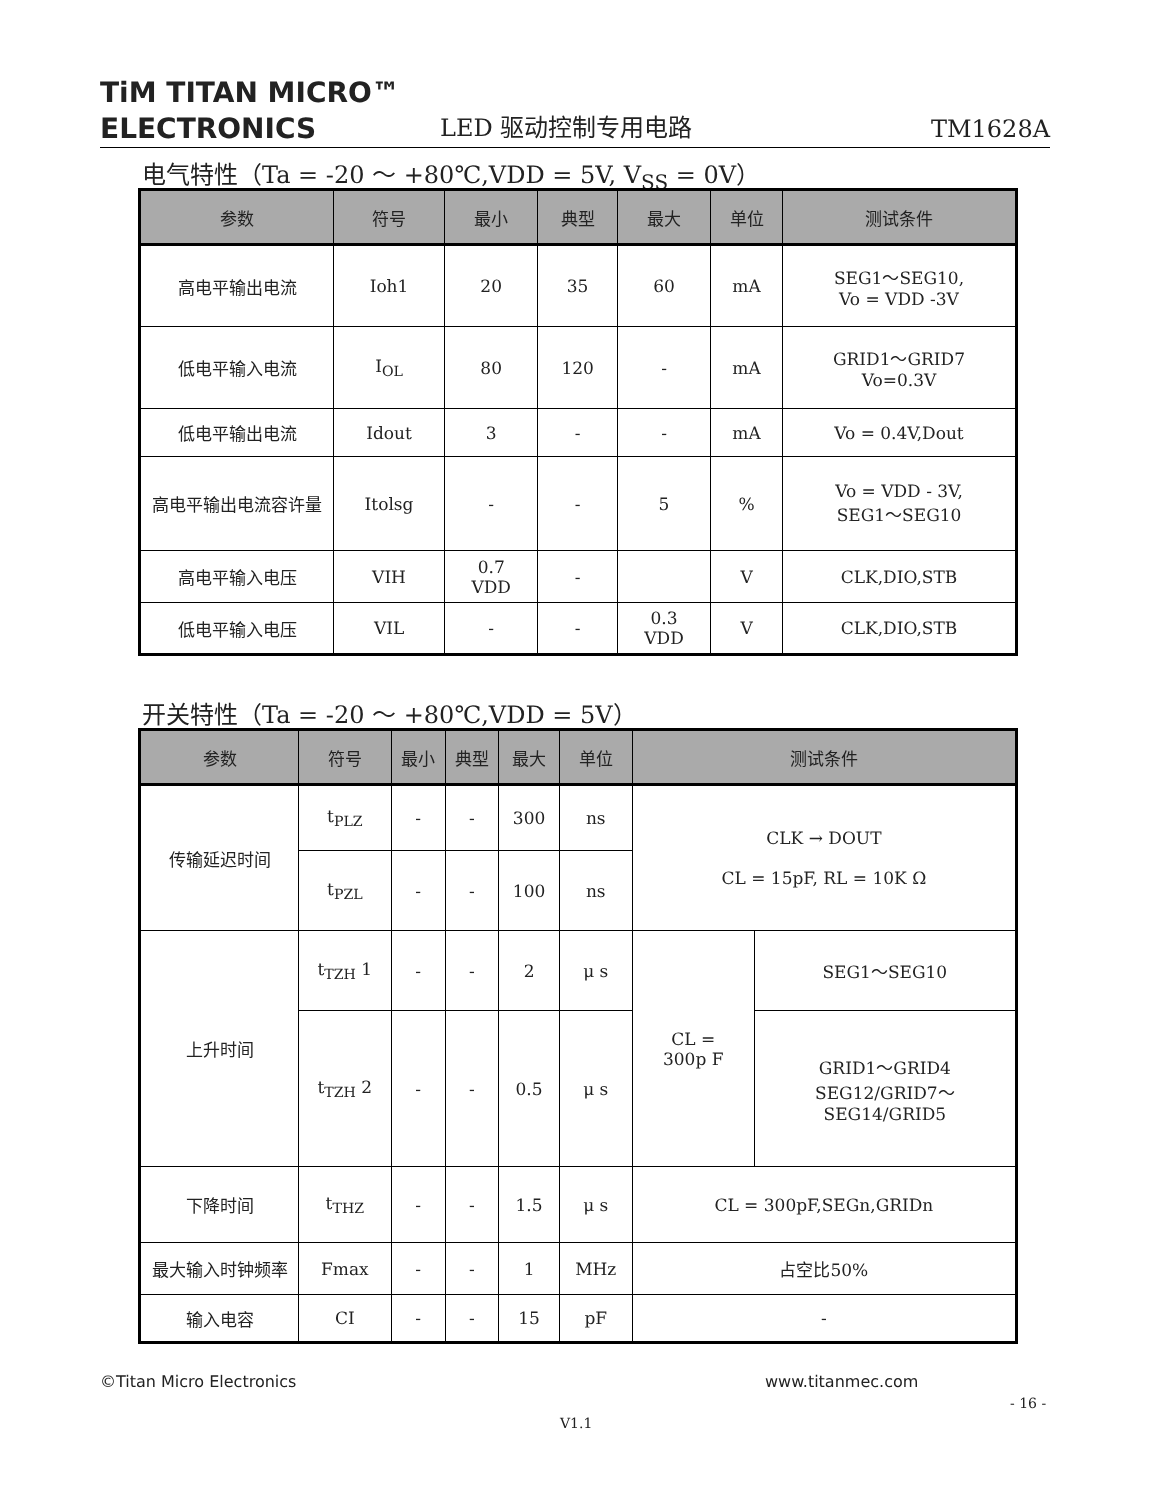TiM TITAN MICRO™
ELECTRONICS
LED 驱动控制专用电路
TM1628A
电气特性（Ta = -20 ～ +80℃,VDD = 5V, V<sub>SS</sub> = 0V）
| 参数 | 符号 | 最小 | 典型 | 最大 | 单位 | 测试条件 |
| --- | --- | --- | --- | --- | --- | --- |
| 高电平输出电流 | Ioh1 | 20 | 35 | 60 | mA | SEG1～SEG10, Vo = VDD -3V |
| 低电平输入电流 | I<sub>OL</sub> | 80 | 120 | - | mA | GRID1～GRID7 Vo=0.3V |
| 低电平输出电流 | Idout | 3 | - | - | mA | Vo = 0.4V,Dout |
| 高电平输出电流容许量 | Itolsg | - | - | 5 | % | Vo = VDD - 3V, SEG1～SEG10 |
| 高电平输入电压 | VIH | 0.7 VDD | - | | V | CLK,DIO,STB |
| 低电平输入电压 | VIL | - | - | 0.3 VDD | V | CLK,DIO,STB |
开关特性（Ta = -20 ～ +80℃,VDD = 5V）
| 参数 | 符号 | 最小 | 典型 | 最大 | 单位 | 测试条件 | |
| --- | --- | --- | --- | --- | --- | --- | --- |
| 传输延迟时间 | t<sub>PLZ</sub> | - | - | 300 | ns | CLK → DOUT CL = 15pF, RL = 10K Ω | |
| | t<sub>PZL</sub> | - | - | 100 | ns | | |
| 上升时间 | t<sub>TZH</sub> 1 | - | - | 2 | μ s | CL = 300p F | SEG1～SEG10 |
| | t<sub>TZH</sub> 2 | - | - | 0.5 | μ s | | GRID1～GRID4 SEG12/GRID7～ SEG14/GRID5 |
| 下降时间 | t<sub>THZ</sub> | - | - | 1.5 | μ s | CL = 300pF,SEGn,GRIDn | |
| 最大输入时钟频率 | Fmax | - | - | 1 | MHz | 占空比50% | |
| 输入电容 | CI | - | - | 15 | pF | - | |
©Titan Micro Electronics www.titanmec.com
- 16 -
V1.1